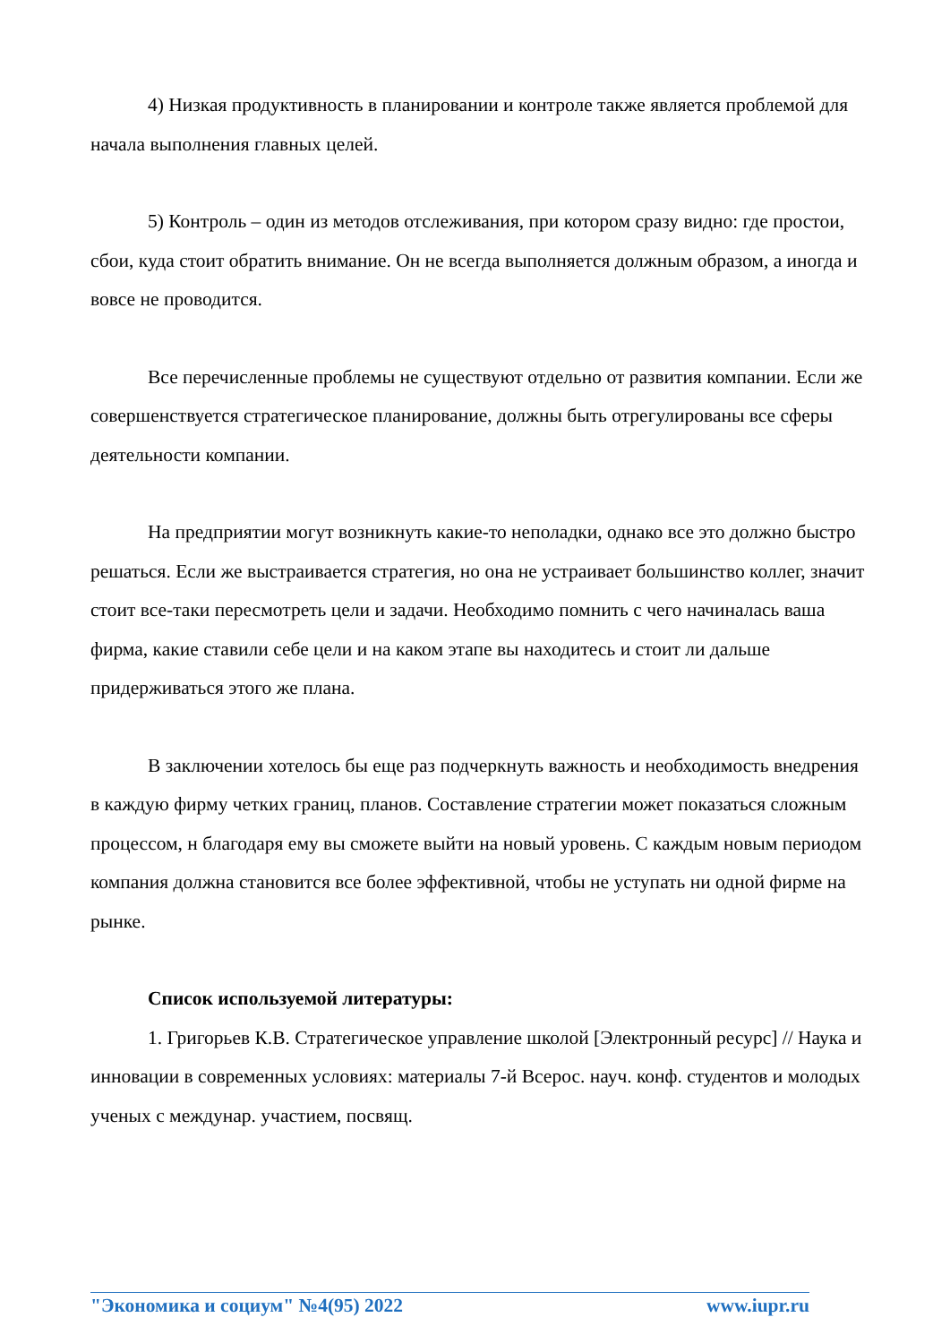4) Низкая продуктивность в планировании и контроле также является проблемой для начала выполнения главных целей.
5) Контроль – один из методов отслеживания, при котором сразу видно: где простои, сбои, куда стоит обратить внимание. Он не всегда выполняется должным образом, а иногда и вовсе не проводится.
Все перечисленные проблемы не существуют отдельно от развития компании. Если же совершенствуется стратегическое планирование, должны быть отрегулированы все сферы деятельности компании.
На предприятии могут возникнуть какие-то неполадки, однако все это должно быстро решаться. Если же выстраивается стратегия, но она не устраивает большинство коллег, значит стоит все-таки пересмотреть цели и задачи. Необходимо помнить с чего начиналась ваша фирма, какие ставили себе цели и на каком этапе вы находитесь и стоит ли дальше придерживаться этого же плана.
В заключении хотелось бы еще раз подчеркнуть важность и необходимость внедрения в каждую фирму четких границ, планов. Составление стратегии может показаться сложным процессом, н благодаря ему вы сможете выйти на новый уровень. С каждым новым периодом компания должна становится все более эффективной, чтобы не уступать ни одной фирме на рынке.
Список используемой литературы:
1. Григорьев К.В. Стратегическое управление школой [Электронный ресурс] // Наука и инновации в современных условиях: материалы 7-й Всерос. науч. конф. студентов и молодых ученых с междунар. участием, посвящ.
"Экономика и социум" №4(95) 2022 www.iupr.ru